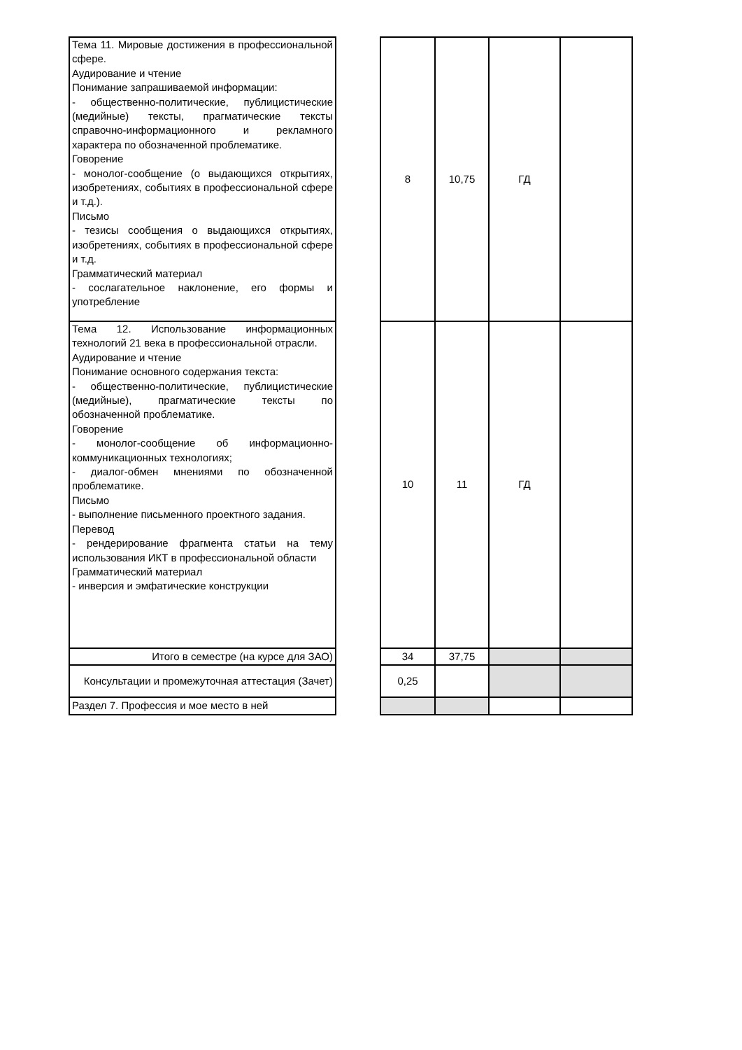| Тема 11. Мировые достижения в профессиональной сфере. Аудирование и чтение Понимание запрашиваемой информации: - общественно-политические, публицистические (медийные) тексты, прагматические тексты справочно-информационного и рекламного характера по обозначенной проблематике. Говорение - монолог-сообщение (о выдающихся открытиях, изобретениях, событиях в профессиональной сфере и т.д.). Письмо - тезисы сообщения о выдающихся открытиях, изобретениях, событиях в профессиональной сфере и т.д. Грамматический материал - сослагательное наклонение, его формы и употребление | | 8 | 10,75 | ГД | |
| Тема 12. Использование информационных технологий 21 века в профессиональной отрасли. Аудирование и чтение Понимание основного содержания текста: - общественно-политические, публицистические (медийные), прагматические тексты по обозначенной проблематике. Говорение - монолог-сообщение об информационно-коммуникационных технологиях; - диалог-обмен мнениями по обозначенной проблематике. Письмо - выполнение письменного проектного задания. Перевод - рендерирование фрагмента статьи на тему использования ИКТ в профессиональной области Грамматический материал - инверсия и эмфатические конструкции | | 10 | 11 | ГД | |
| Итого в семестре (на курсе для ЗАО) | | 34 | 37,75 | | |
| Консультации и промежуточная аттестация (Зачет) | | 0,25 | | | |
| Раздел 7. Профессия и мое место в ней | | | | | |